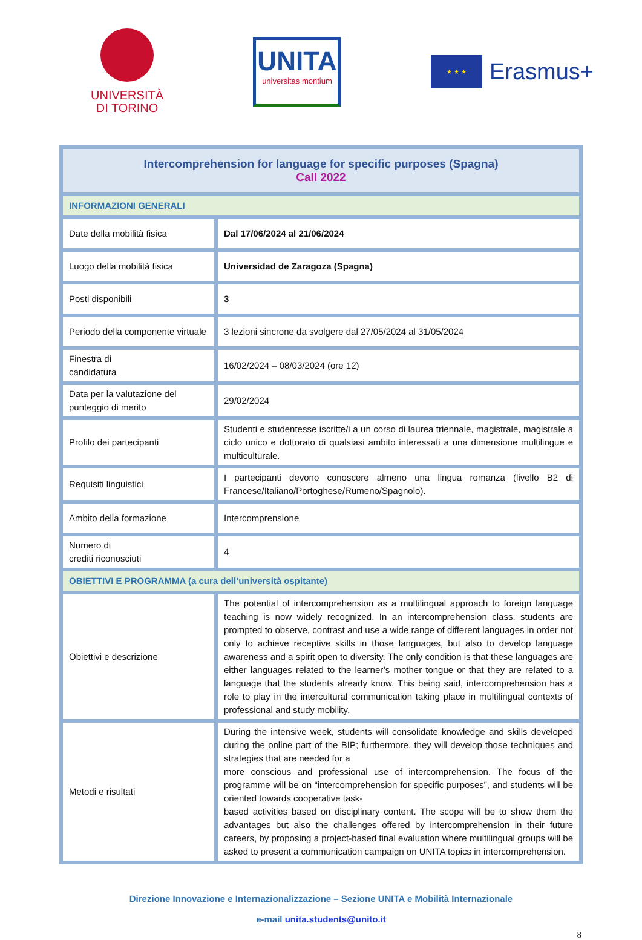UNIVERSITÀ
DI TORINO
UNITA
universitas montium
★ ★ ★
Erasmus+
| Intercomprehension for language for specific purposes (Spagna) Call 2022 | |
| INFORMAZIONI GENERALI | |
| Date della mobilità fisica | Dal 17/06/2024 al 21/06/2024 |
| Luogo della mobilità fisica | Universidad de Zaragoza (Spagna) |
| Posti disponibili | 3 |
| Periodo della componente virtuale | 3 lezioni sincrone da svolgere dal 27/05/2024 al 31/05/2024 |
| Finestra di candidatura | 16/02/2024 – 08/03/2024 (ore 12) |
| Data per la valutazione del punteggio di merito | 29/02/2024 |
| Profilo dei partecipanti | Studenti e studentesse iscritte/i a un corso di laurea triennale, magistrale, magistrale a ciclo unico e dottorato di qualsiasi ambito interessati a una dimensione multilingue e multiculturale. |
| Requisiti linguistici | I partecipanti devono conoscere almeno una lingua romanza (livello B2 di Francese/Italiano/Portoghese/Rumeno/Spagnolo). |
| Ambito della formazione | Intercomprensione |
| Numero di crediti riconosciuti | 4 |
| OBIETTIVI E PROGRAMMA (a cura dell’università ospitante) | |
| Obiettivi e descrizione | The potential of intercomprehension as a multilingual approach to foreign language teaching is now widely recognized. In an intercomprehension class, students are prompted to observe, contrast and use a wide range of different languages in order not only to achieve receptive skills in those languages, but also to develop language awareness and a spirit open to diversity. The only condition is that these languages are either languages related to the learner’s mother tongue or that they are related to a language that the students already know. This being said, intercomprehension has a role to play in the intercultural communication taking place in multilingual contexts of professional and study mobility. |
| Metodi e risultati | During the intensive week, students will consolidate knowledge and skills developed during the online part of the BIP; furthermore, they will develop those techniques and strategies that are needed for a more conscious and professional use of intercomprehension. The focus of the programme will be on “intercomprehension for specific purposes”, and students will be oriented towards cooperative task- based activities based on disciplinary content. The scope will be to show them the advantages but also the challenges offered by intercomprehension in their future careers, by proposing a project-based final evaluation where multilingual groups will be asked to present a communication campaign on UNITA topics in intercomprehension. |
Direzione Innovazione e Internazionalizzazione – Sezione UNITA e Mobilità Internazionale
e-mail unita.students@unito.it
8